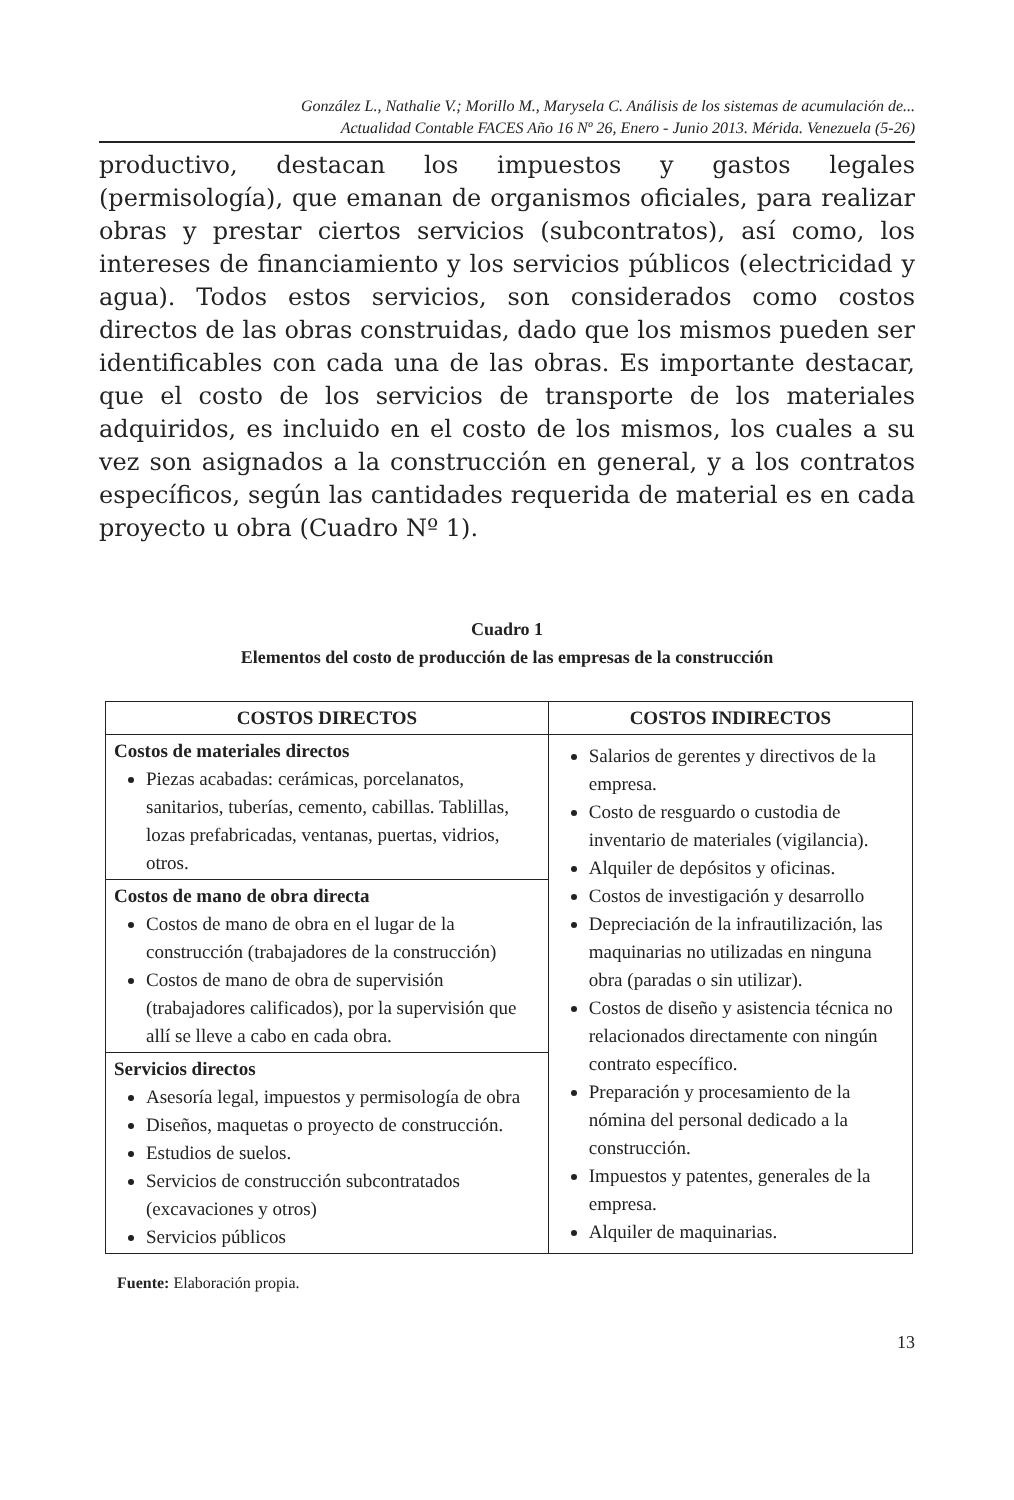González L., Nathalie V.; Morillo M., Marysela C. Análisis de los sistemas de acumulación de...
Actualidad Contable FACES Año 16 Nº 26, Enero - Junio 2013. Mérida. Venezuela (5-26)
productivo, destacan los impuestos y gastos legales (permisología), que emanan de organismos oficiales, para realizar obras y prestar ciertos servicios (subcontratos), así como, los intereses de financiamiento y los servicios públicos (electricidad y agua). Todos estos servicios, son considerados como costos directos de las obras construidas, dado que los mismos pueden ser identificables con cada una de las obras. Es importante destacar, que el costo de los servicios de transporte de los materiales adquiridos, es incluido en el costo de los mismos, los cuales a su vez son asignados a la construcción en general, y a los contratos específicos, según las cantidades requerida de material es en cada proyecto u obra (Cuadro Nº 1).
Cuadro 1
Elementos del costo de producción de las empresas de la construcción
| COSTOS DIRECTOS | COSTOS INDIRECTOS |
| --- | --- |
| Costos de materiales directos Piezas acabadas: cerámicas, porcelanatos, sanitarios, tuberías, cemento, cabillas. Tablillas, lozas prefabricadas, ventanas, puertas, vidrios, otros. | Salarios de gerentes y directivos de la empresa. Costo de resguardo o custodia de inventario de materiales (vigilancia). Alquiler de depósitos y oficinas. Costos de investigación y desarrollo Depreciación de la infrautilización, las maquinarias no utilizadas en ninguna obra (paradas o sin utilizar). Costos de diseño y asistencia técnica no relacionados directamente con ningún contrato específico. Preparación y procesamiento de la nómina del personal dedicado a la construcción. Impuestos y patentes, generales de la empresa. Alquiler de maquinarias. |
| Costos de mano de obra directa Costos de mano de obra en el lugar de la construcción (trabajadores de la construcción) Costos de mano de obra de supervisión (trabajadores calificados), por la supervisión que allí se lleve a cabo en cada obra. | |
| Servicios directos Asesoría legal, impuestos y permisología de obra Diseños, maquetas o proyecto de construcción. Estudios de suelos. Servicios de construcción subcontratados (excavaciones y otros) Servicios públicos | |
Fuente: Elaboración propia.
13